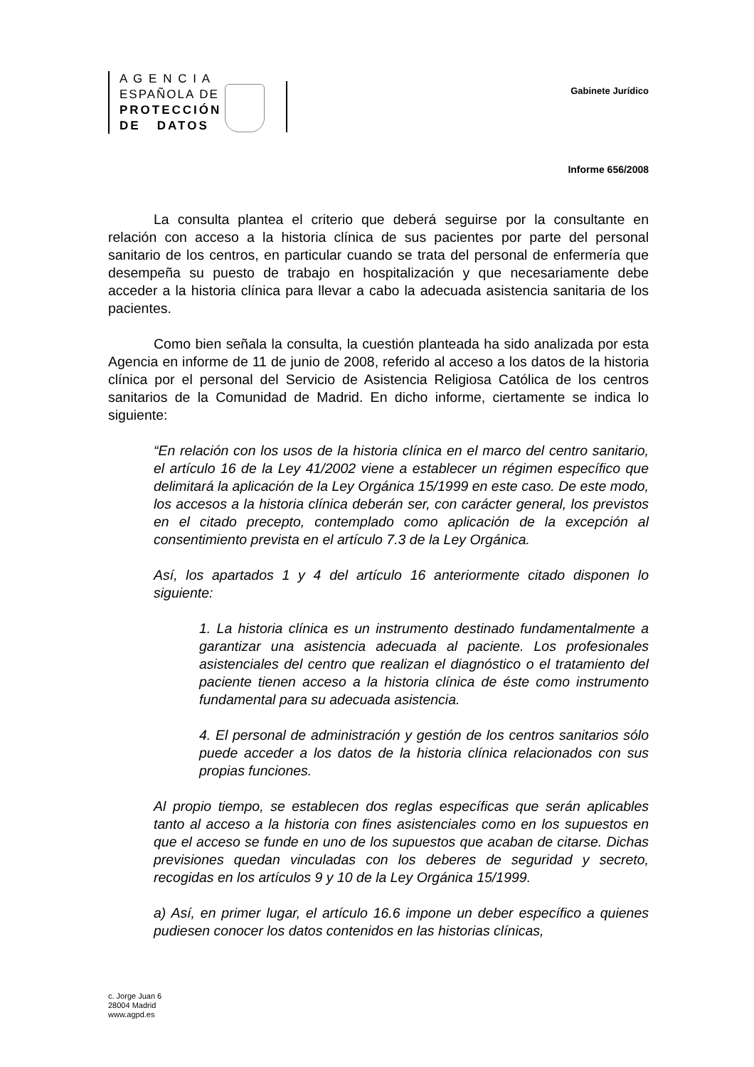A G E N C I A
ESPAÑOLA DE
PROTECCIÓN
DE DATOS
Gabinete Jurídico
Informe 656/2008
La consulta plantea el criterio que deberá seguirse por la consultante en relación con acceso a la historia clínica de sus pacientes por parte del personal sanitario de los centros, en particular cuando se trata del personal de enfermería que desempeña su puesto de trabajo en hospitalización y que necesariamente debe acceder a la historia clínica para llevar a cabo la adecuada asistencia sanitaria de los pacientes.
Como bien señala la consulta, la cuestión planteada ha sido analizada por esta Agencia en informe de 11 de junio de 2008, referido al acceso a los datos de la historia clínica por el personal del Servicio de Asistencia Religiosa Católica de los centros sanitarios de la Comunidad de Madrid. En dicho informe, ciertamente se indica lo siguiente:
“En relación con los usos de la historia clínica en el marco del centro sanitario, el artículo 16 de la Ley 41/2002 viene a establecer un régimen específico que delimitará la aplicación de la Ley Orgánica 15/1999 en este caso. De este modo, los accesos a la historia clínica deberán ser, con carácter general, los previstos en el citado precepto, contemplado como aplicación de la excepción al consentimiento prevista en el artículo 7.3 de la Ley Orgánica.
Así, los apartados 1 y 4 del artículo 16 anteriormente citado disponen lo siguiente:
1. La historia clínica es un instrumento destinado fundamentalmente a garantizar una asistencia adecuada al paciente. Los profesionales asistenciales del centro que realizan el diagnóstico o el tratamiento del paciente tienen acceso a la historia clínica de éste como instrumento fundamental para su adecuada asistencia.
4. El personal de administración y gestión de los centros sanitarios sólo puede acceder a los datos de la historia clínica relacionados con sus propias funciones.
Al propio tiempo, se establecen dos reglas específicas que serán aplicables tanto al acceso a la historia con fines asistenciales como en los supuestos en que el acceso se funde en uno de los supuestos que acaban de citarse. Dichas previsiones quedan vinculadas con los deberes de seguridad y secreto, recogidas en los artículos 9 y 10 de la Ley Orgánica 15/1999.
a) Así, en primer lugar, el artículo 16.6 impone un deber específico a quienes pudiesen conocer los datos contenidos en las historias clínicas,
c. Jorge Juan 6
28004 Madrid
www.agpd.es